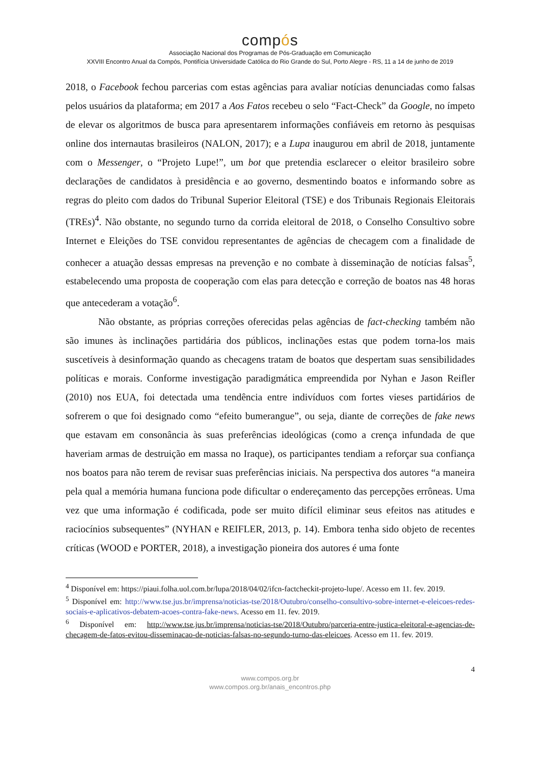compós
Associação Nacional dos Programas de Pós-Graduação em Comunicação
XXVIII Encontro Anual da Compós, Pontifícia Universidade Católica do Rio Grande do Sul, Porto Alegre - RS, 11 a 14 de junho de 2019
2018, o Facebook fechou parcerias com estas agências para avaliar notícias denunciadas como falsas pelos usuários da plataforma; em 2017 a Aos Fatos recebeu o selo “Fact-Check” da Google, no ímpeto de elevar os algoritmos de busca para apresentarem informações confiáveis em retorno às pesquisas online dos internautas brasileiros (NALON, 2017); e a Lupa inaugurou em abril de 2018, juntamente com o Messenger, o “Projeto Lupe!”, um bot que pretendia esclarecer o eleitor brasileiro sobre declarações de candidatos à presidência e ao governo, desmentindo boatos e informando sobre as regras do pleito com dados do Tribunal Superior Eleitoral (TSE) e dos Tribunais Regionais Eleitorais (TREs)<sup>4</sup>. Não obstante, no segundo turno da corrida eleitoral de 2018, o Conselho Consultivo sobre Internet e Eleições do TSE convidou representantes de agências de checagem com a finalidade de conhecer a atuação dessas empresas na prevenção e no combate à disseminação de notícias falsas<sup>5</sup>, estabelecendo uma proposta de cooperação com elas para detecção e correção de boatos nas 48 horas que antecederam a votação<sup>6</sup>.
Não obstante, as próprias correções oferecidas pelas agências de fact-checking também não são imunes às inclinações partidária dos públicos, inclinações estas que podem torna-los mais suscetíveis à desinformação quando as checagens tratam de boatos que despertam suas sensibilidades políticas e morais. Conforme investigação paradigmática empreendida por Nyhan e Jason Reifler (2010) nos EUA, foi detectada uma tendência entre indivíduos com fortes vieses partidários de sofrerem o que foi designado como “efeito bumerangue”, ou seja, diante de correções de fake news que estavam em consonância às suas preferências ideológicas (como a crença infundada de que haveriam armas de destruição em massa no Iraque), os participantes tendiam a reforçar sua confiança nos boatos para não terem de revisar suas preferências iniciais. Na perspectiva dos autores “a maneira pela qual a memória humana funciona pode dificultar o endereçamento das percepções errôneas. Uma vez que uma informação é codificada, pode ser muito difícil eliminar seus efeitos nas atitudes e raciocínios subsequentes” (NYHAN e REIFLER, 2013, p. 14). Embora tenha sido objeto de recentes críticas (WOOD e PORTER, 2018), a investigação pioneira dos autores é uma fonte
<sup>4</sup> Disponível em: https://piaui.folha.uol.com.br/lupa/2018/04/02/ifcn-factcheckit-projeto-lupe/. Acesso em 11. fev. 2019.
<sup>5</sup> Disponível em: http://www.tse.jus.br/imprensa/noticias-tse/2018/Outubro/conselho-consultivo-sobre-internet-e-eleicoes-redes-sociais-e-aplicativos-debatem-acoes-contra-fake-news. Acesso em 11. fev. 2019.
<sup>6</sup> Disponível em: http://www.tse.jus.br/imprensa/noticias-tse/2018/Outubro/parceria-entre-justica-eleitoral-e-agencias-de-checagem-de-fatos-evitou-disseminacao-de-noticias-falsas-no-segundo-turno-das-eleicoes. Acesso em 11. fev. 2019.
4
www.compos.org.br
www.compos.org.br/anais_encontros.php